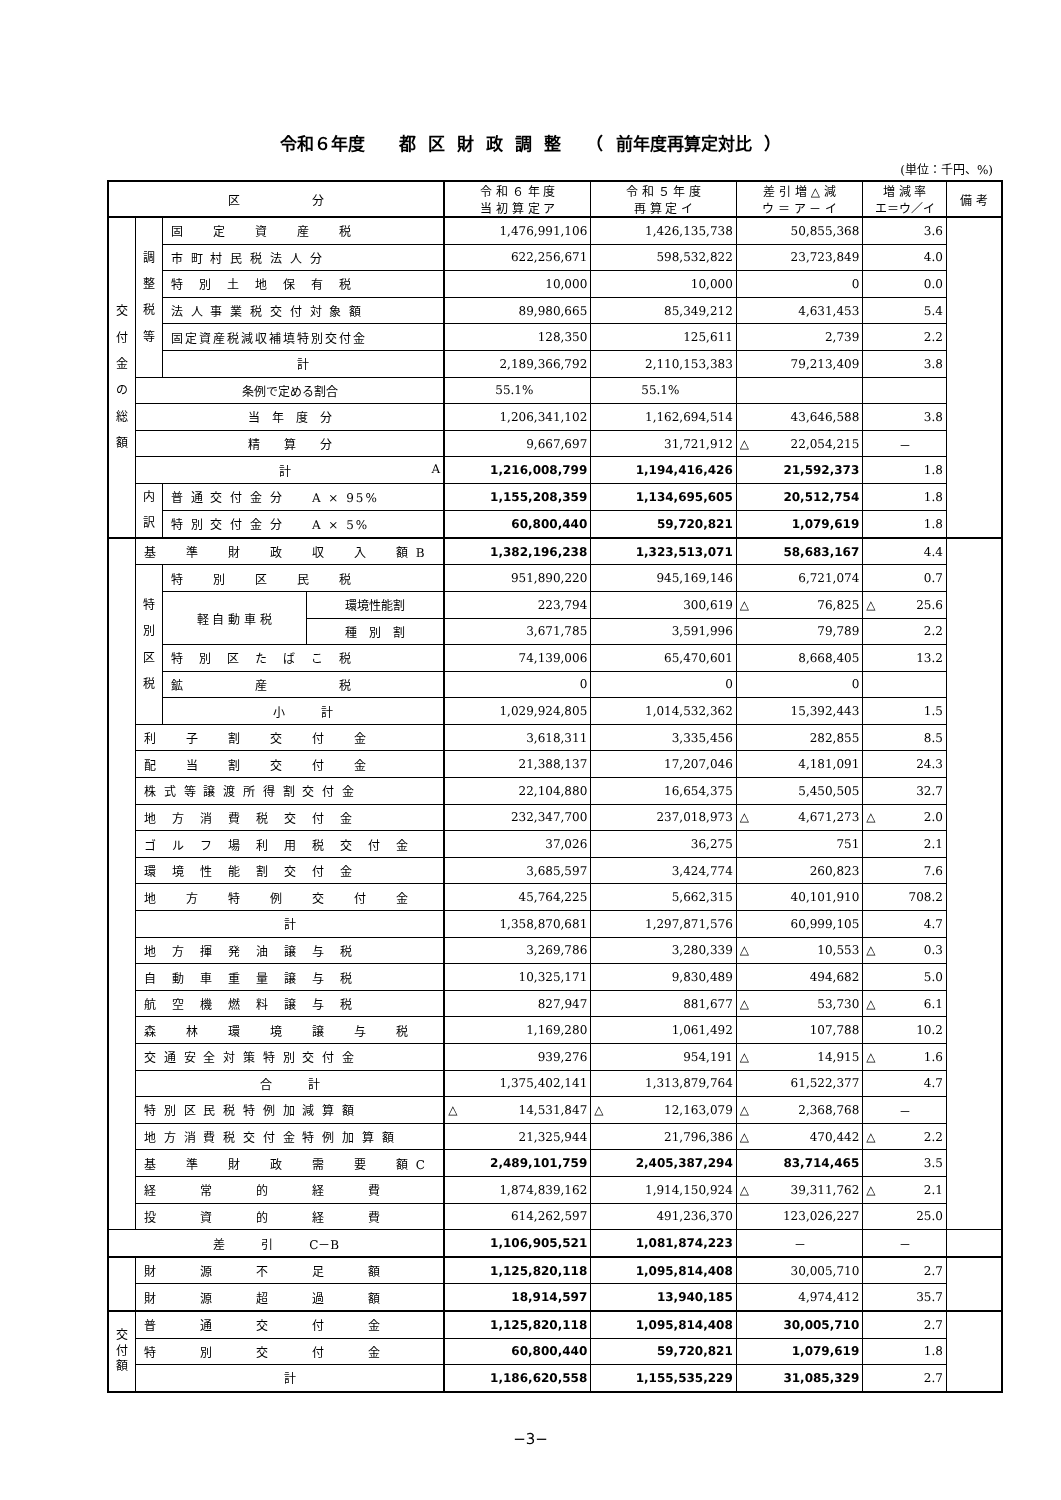令和６年度　　都 区 財 政 調 整　　（ 前年度再算定対比 ）
(単位：千円、%)
| 区 分 | | | | 令 和 ６ 年 度 当 初 算 定 ア | 令 和 ５ 年 度 再 算 定 イ | 差 引 増 △ 減 ウ ＝ ア － イ | 増 減 率 エ＝ウ／イ | 備 考 |
| --- | --- | --- | --- | --- | --- | --- | --- | --- |
| 交 付 金 の 総 額 | 調 整 税 等 | 固 定 資 産 税 | | 1,476,991,106 | 1,426,135,738 | 50,855,368 | 3.6 | |
| | | 市 町 村 民 税 法 人 分 | | 622,256,671 | 598,532,822 | 23,723,849 | 4.0 | |
| | | 特 別 土 地 保 有 税 | | 10,000 | 10,000 | 0 | 0.0 | |
| | | 法 人 事 業 税 交 付 対 象 額 | | 89,980,665 | 85,349,212 | 4,631,453 | 5.4 | |
| | | 固定資産税減収補填特別交付金 | | 128,350 | 125,611 | 2,739 | 2.2 | |
| | | 計 | | 2,189,366,792 | 2,110,153,383 | 79,213,409 | 3.8 | |
| | 条例で定める割合 | | | 55.1% | 55.1% | | | |
| | 当 年 度 分 | | | 1,206,341,102 | 1,162,694,514 | 43,646,588 | 3.8 | |
| | 精 算 分 | | | 9,667,697 | 31,721,912 | △ 22,054,215 | － | |
| | 計 A | | | 1,216,008,799 | 1,194,416,426 | 21,592,373 | 1.8 | |
| | 内 訳 | 普 通 交 付 金 分 A × 95% | | 1,155,208,359 | 1,134,695,605 | 20,512,754 | 1.8 | |
| | | 特 別 交 付 金 分 A × 5% | | 60,800,440 | 59,720,821 | 1,079,619 | 1.8 | |
| | 基 準 財 政 収 入 額 B | | | 1,382,196,238 | 1,323,513,071 | 58,683,167 | 4.4 | |
| | 特 別 区 税 | 特 別 区 民 税 | | 951,890,220 | 945,169,146 | 6,721,074 | 0.7 | |
| | | 軽 自 動 車 税 | 環境性能割 | 223,794 | 300,619 | △ 76,825 | △ 25.6 | |
| | | | 種 別 割 | 3,671,785 | 3,591,996 | 79,789 | 2.2 | |
| | | 特 別 区 た ば こ 税 | | 74,139,006 | 65,470,601 | 8,668,405 | 13.2 | |
| | | 鉱 産 税 | | 0 | 0 | 0 | | |
| | | 小 計 | | 1,029,924,805 | 1,014,532,362 | 15,392,443 | 1.5 | |
| | 利 子 割 交 付 金 | | | 3,618,311 | 3,335,456 | 282,855 | 8.5 | |
| | 配 当 割 交 付 金 | | | 21,388,137 | 17,207,046 | 4,181,091 | 24.3 | |
| | 株 式 等 譲 渡 所 得 割 交 付 金 | | | 22,104,880 | 16,654,375 | 5,450,505 | 32.7 | |
| | 地 方 消 費 税 交 付 金 | | | 232,347,700 | 237,018,973 | △ 4,671,273 | △ 2.0 | |
| | ゴ ル フ 場 利 用 税 交 付 金 | | | 37,026 | 36,275 | 751 | 2.1 | |
| | 環 境 性 能 割 交 付 金 | | | 3,685,597 | 3,424,774 | 260,823 | 7.6 | |
| | 地 方 特 例 交 付 金 | | | 45,764,225 | 5,662,315 | 40,101,910 | 708.2 | |
| | 計 | | | 1,358,870,681 | 1,297,871,576 | 60,999,105 | 4.7 | |
| | 地 方 揮 発 油 譲 与 税 | | | 3,269,786 | 3,280,339 | △ 10,553 | △ 0.3 | |
| | 自 動 車 重 量 譲 与 税 | | | 10,325,171 | 9,830,489 | 494,682 | 5.0 | |
| | 航 空 機 燃 料 譲 与 税 | | | 827,947 | 881,677 | △ 53,730 | △ 6.1 | |
| | 森 林 環 境 譲 与 税 | | | 1,169,280 | 1,061,492 | 107,788 | 10.2 | |
| | 交 通 安 全 対 策 特 別 交 付 金 | | | 939,276 | 954,191 | △ 14,915 | △ 1.6 | |
| | 合 計 | | | 1,375,402,141 | 1,313,879,764 | 61,522,377 | 4.7 | |
| | 特 別 区 民 税 特 例 加 減 算 額 | | | △ 14,531,847 | △ 12,163,079 | △ 2,368,768 | － | |
| | 地 方 消 費 税 交 付 金 特 例 加 算 額 | | | 21,325,944 | 21,796,386 | △ 470,442 | △ 2.2 | |
| | 基 準 財 政 需 要 額 C | | | 2,489,101,759 | 2,405,387,294 | 83,714,465 | 3.5 | |
| | 経 常 的 経 費 | | | 1,874,839,162 | 1,914,150,924 | △ 39,311,762 | △ 2.1 | |
| | 投 資 的 経 費 | | | 614,262,597 | 491,236,370 | 123,026,227 | 25.0 | |
| 差 引 C－B | | | | 1,106,905,521 | 1,081,874,223 | － | － | |
| | 財 源 不 足 額 | | | 1,125,820,118 | 1,095,814,408 | 30,005,710 | 2.7 | |
| | 財 源 超 過 額 | | | 18,914,597 | 13,940,185 | 4,974,412 | 35.7 | |
| 交 付 額 | 普 通 交 付 金 | | | 1,125,820,118 | 1,095,814,408 | 30,005,710 | 2.7 | |
| | 特 別 交 付 金 | | | 60,800,440 | 59,720,821 | 1,079,619 | 1.8 | |
| | 計 | | | 1,186,620,558 | 1,155,535,229 | 31,085,329 | 2.7 | |
−3−